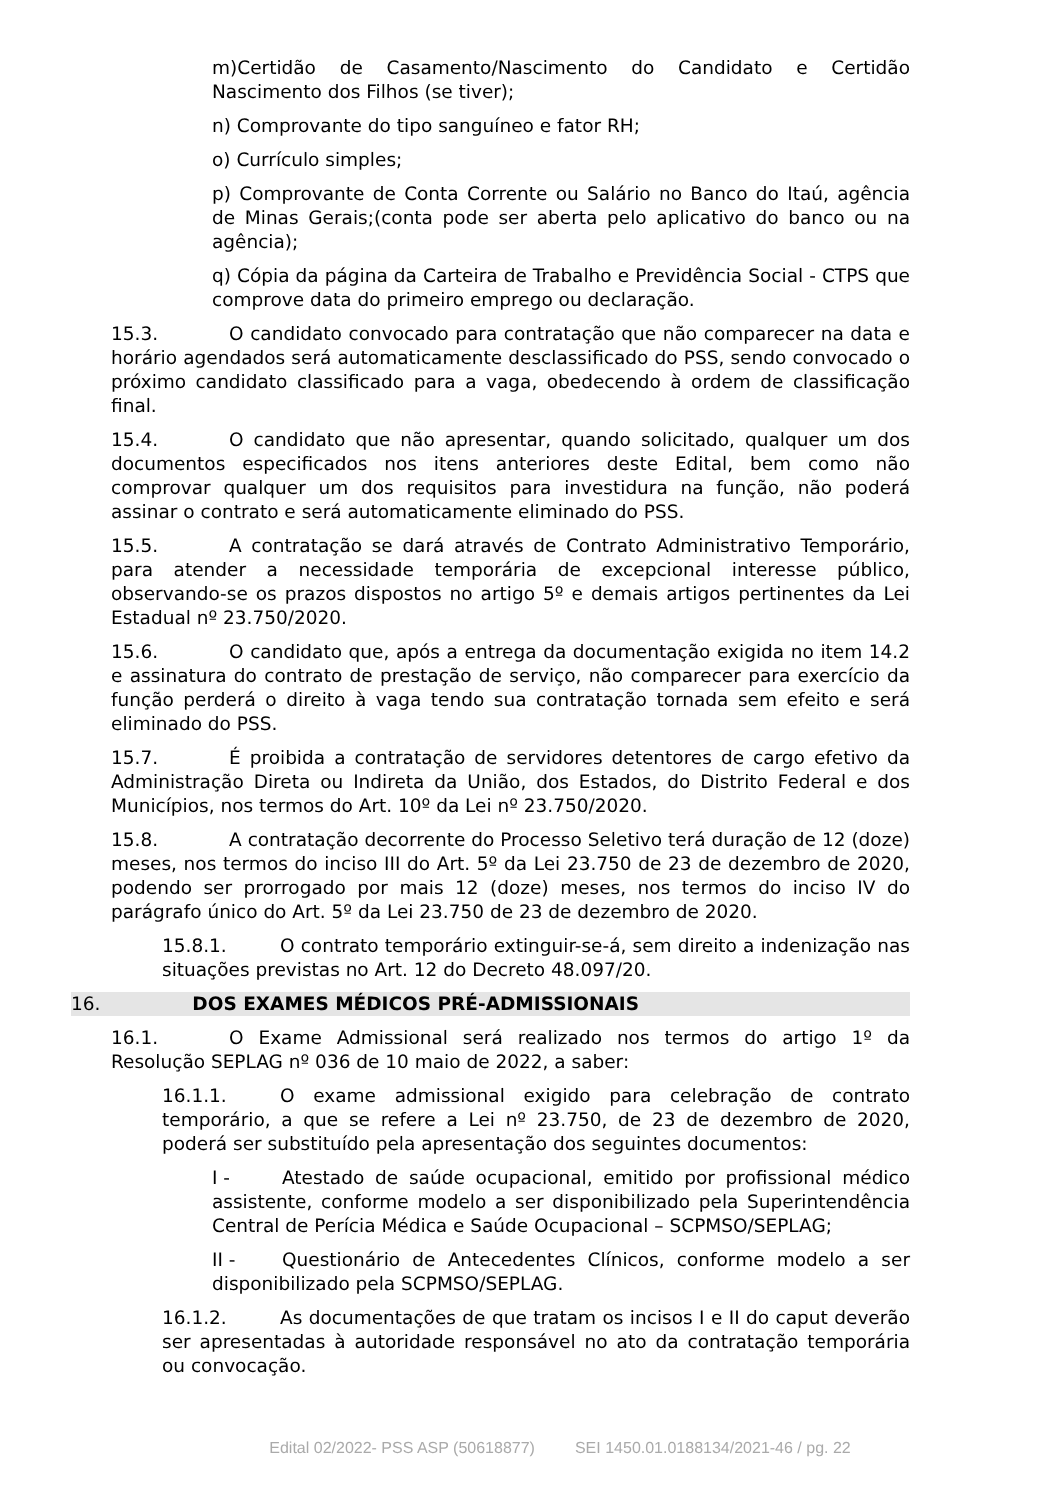m)Certidão de Casamento/Nascimento do Candidato e Certidão Nascimento dos Filhos (se tiver);
n) Comprovante do tipo sanguíneo e fator RH;
o) Currículo simples;
p) Comprovante de Conta Corrente ou Salário no Banco do Itaú, agência de Minas Gerais;(conta pode ser aberta pelo aplicativo do banco ou na agência);
q) Cópia da página da Carteira de Trabalho e Previdência Social - CTPS que comprove data do primeiro emprego ou declaração.
15.3. O candidato convocado para contratação que não comparecer na data e horário agendados será automaticamente desclassificado do PSS, sendo convocado o próximo candidato classificado para a vaga, obedecendo à ordem de classificação final.
15.4. O candidato que não apresentar, quando solicitado, qualquer um dos documentos especificados nos itens anteriores deste Edital, bem como não comprovar qualquer um dos requisitos para investidura na função, não poderá assinar o contrato e será automaticamente eliminado do PSS.
15.5. A contratação se dará através de Contrato Administrativo Temporário, para atender a necessidade temporária de excepcional interesse público, observando-se os prazos dispostos no artigo 5º e demais artigos pertinentes da Lei Estadual nº 23.750/2020.
15.6. O candidato que, após a entrega da documentação exigida no item 14.2 e assinatura do contrato de prestação de serviço, não comparecer para exercício da função perderá o direito à vaga tendo sua contratação tornada sem efeito e será eliminado do PSS.
15.7. É proibida a contratação de servidores detentores de cargo efetivo da Administração Direta ou Indireta da União, dos Estados, do Distrito Federal e dos Municípios, nos termos do Art. 10º da Lei nº 23.750/2020.
15.8. A contratação decorrente do Processo Seletivo terá duração de 12 (doze) meses, nos termos do inciso III do Art. 5º da Lei 23.750 de 23 de dezembro de 2020, podendo ser prorrogado por mais 12 (doze) meses, nos termos do inciso IV do parágrafo único do Art. 5º da Lei 23.750 de 23 de dezembro de 2020.
15.8.1. O contrato temporário extinguir-se-á, sem direito a indenização nas situações previstas no Art. 12 do Decreto 48.097/20.
16. DOS EXAMES MÉDICOS PRÉ-ADMISSIONAIS
16.1. O Exame Admissional será realizado nos termos do artigo 1º da Resolução SEPLAG nº 036 de 10 maio de 2022, a saber:
16.1.1. O exame admissional exigido para celebração de contrato temporário, a que se refere a Lei nº 23.750, de 23 de dezembro de 2020, poderá ser substituído pela apresentação dos seguintes documentos:
I - Atestado de saúde ocupacional, emitido por profissional médico assistente, conforme modelo a ser disponibilizado pela Superintendência Central de Perícia Médica e Saúde Ocupacional – SCPMSO/SEPLAG;
II - Questionário de Antecedentes Clínicos, conforme modelo a ser disponibilizado pela SCPMSO/SEPLAG.
16.1.2. As documentações de que tratam os incisos I e II do caput deverão ser apresentadas à autoridade responsável no ato da contratação temporária ou convocação.
Edital 02/2022- PSS ASP (50618877) SEI 1450.01.0188134/2021-46 / pg. 22